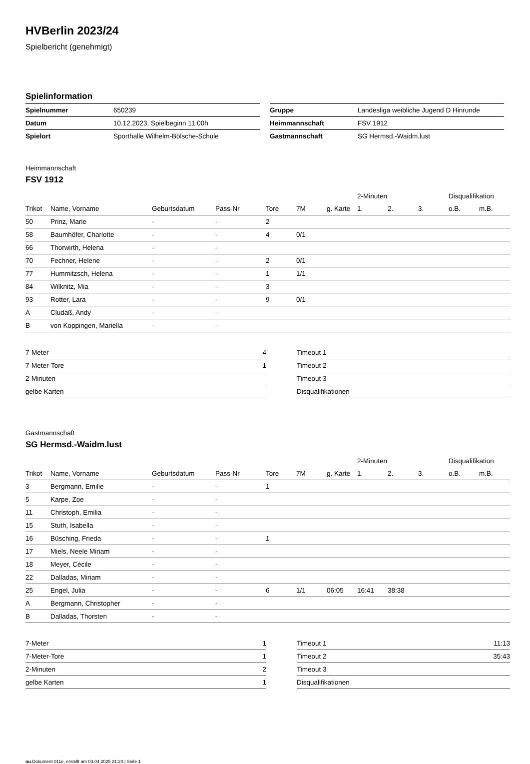HVBerlin 2023/24
Spielbericht (genehmigt)
Spielinformation
| Spielnummer | 650239 |
| Datum | 10.12.2023, Spielbeginn 11:00h |
| Spielort | Sporthalle Wilhelm-Bölsche-Schule |
| Gruppe | Landesliga weibliche Jugend D Hinrunde |
| Heimmannschaft | FSV 1912 |
| Gastmannschaft | SG Hermsd.-Waidm.lust |
Heimmannschaft
FSV 1912
| | | | | | | | 2-Minuten | | | Disqualifikation | |
| --- | --- | --- | --- | --- | --- | --- | --- | --- | --- | --- | --- |
| Trikot | Name, Vorname | Geburtsdatum | Pass-Nr | Tore | 7M | g. Karte | 1. | 2. | 3. | o.B. | m.B. |
| 50 | Prinz, Marie | - | - | 2 | | | | | | | |
| 58 | Baumhöfer, Charlotte | - | - | 4 | 0/1 | | | | | | |
| 66 | Thorwirth, Helena | - | - | | | | | | | | |
| 70 | Fechner, Helene | - | - | 2 | 0/1 | | | | | | |
| 77 | Hummitzsch, Helena | - | - | 1 | 1/1 | | | | | | |
| 84 | Wilknitz, Mia | - | - | 3 | | | | | | | |
| 93 | Rotter, Lara | - | - | 9 | 0/1 | | | | | | |
| A | Cludaß, Andy | - | - | | | | | | | | |
| B | von Koppingen, Mariella | - | - | | | | | | | | |
| 7-Meter | 4 |
| 7-Meter-Tore | 1 |
| 2-Minuten | |
| gelbe Karten | |
| Timeout 1 | |
| Timeout 2 | |
| Timeout 3 | |
| Disqualifikationen | |
Gastmannschaft
SG Hermsd.-Waidm.lust
| | | | | | | | 2-Minuten | | | Disqualifikation | |
| --- | --- | --- | --- | --- | --- | --- | --- | --- | --- | --- | --- |
| Trikot | Name, Vorname | Geburtsdatum | Pass-Nr | Tore | 7M | g. Karte | 1. | 2. | 3. | o.B. | m.B. |
| 3 | Bergmann, Emilie | - | - | 1 | | | | | | | |
| 5 | Karpe, Zoe | - | - | | | | | | | | |
| 11 | Christoph, Emilia | - | - | | | | | | | | |
| 15 | Stuth, Isabella | - | - | | | | | | | | |
| 16 | Büsching, Frieda | - | - | 1 | | | | | | | |
| 17 | Miels, Neele Miriam | - | - | | | | | | | | |
| 18 | Meyer, Cécile | - | - | | | | | | | | |
| 22 | Dalladas, Miriam | - | - | | | | | | | | |
| 25 | Engel, Julia | - | - | 6 | 1/1 | 06:05 | 16:41 | 38:38 | | | |
| A | Bergmann, Christopher | - | - | | | | | | | | |
| B | Dalladas, Thorsten | - | - | | | | | | | | |
| 7-Meter | 1 |
| 7-Meter-Tore | 1 |
| 2-Minuten | 2 |
| gelbe Karten | 1 |
| Timeout 1 | 11:13 |
| Timeout 2 | 35:43 |
| Timeout 3 | |
| Disqualifikationen | |
nu.Dokument 011e, erstellt am 03.04.2025 21:20 | Seite 1